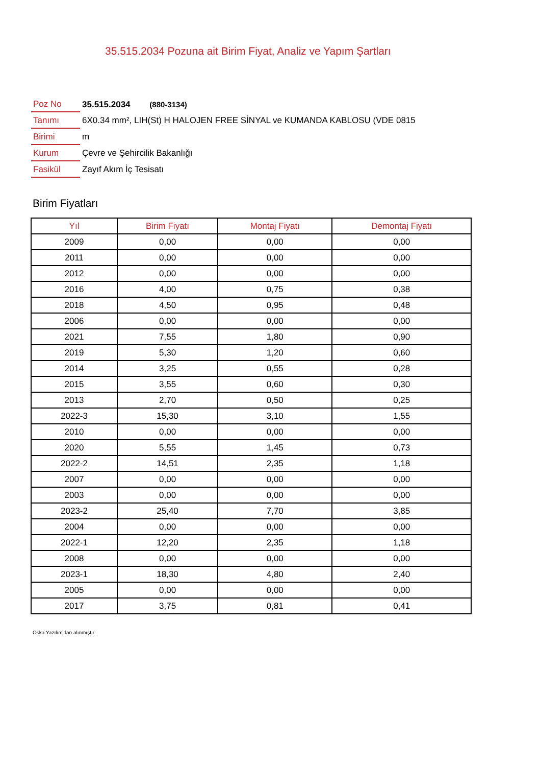35.515.2034 Pozuna ait Birim Fiyat, Analiz ve Yapım Şartları
| Poz No | 35.515.2034 (880-3134) |
| Tanımı | 6X0.34 mm², LIH(St) H HALOJEN FREE SİNYAL ve KUMANDA KABLOSU (VDE 0815 |
| Birimi | m |
| Kurum | Çevre ve Şehircilik Bakanlığı |
| Fasikül | Zayıf Akım İç Tesisatı |
Birim Fiyatları
| Yıl | Birim Fiyatı | Montaj Fiyatı | Demontaj Fiyatı |
| --- | --- | --- | --- |
| 2009 | 0,00 | 0,00 | 0,00 |
| 2011 | 0,00 | 0,00 | 0,00 |
| 2012 | 0,00 | 0,00 | 0,00 |
| 2016 | 4,00 | 0,75 | 0,38 |
| 2018 | 4,50 | 0,95 | 0,48 |
| 2006 | 0,00 | 0,00 | 0,00 |
| 2021 | 7,55 | 1,80 | 0,90 |
| 2019 | 5,30 | 1,20 | 0,60 |
| 2014 | 3,25 | 0,55 | 0,28 |
| 2015 | 3,55 | 0,60 | 0,30 |
| 2013 | 2,70 | 0,50 | 0,25 |
| 2022-3 | 15,30 | 3,10 | 1,55 |
| 2010 | 0,00 | 0,00 | 0,00 |
| 2020 | 5,55 | 1,45 | 0,73 |
| 2022-2 | 14,51 | 2,35 | 1,18 |
| 2007 | 0,00 | 0,00 | 0,00 |
| 2003 | 0,00 | 0,00 | 0,00 |
| 2023-2 | 25,40 | 7,70 | 3,85 |
| 2004 | 0,00 | 0,00 | 0,00 |
| 2022-1 | 12,20 | 2,35 | 1,18 |
| 2008 | 0,00 | 0,00 | 0,00 |
| 2023-1 | 18,30 | 4,80 | 2,40 |
| 2005 | 0,00 | 0,00 | 0,00 |
| 2017 | 3,75 | 0,81 | 0,41 |
Oska Yazılım'dan alınmıştır.